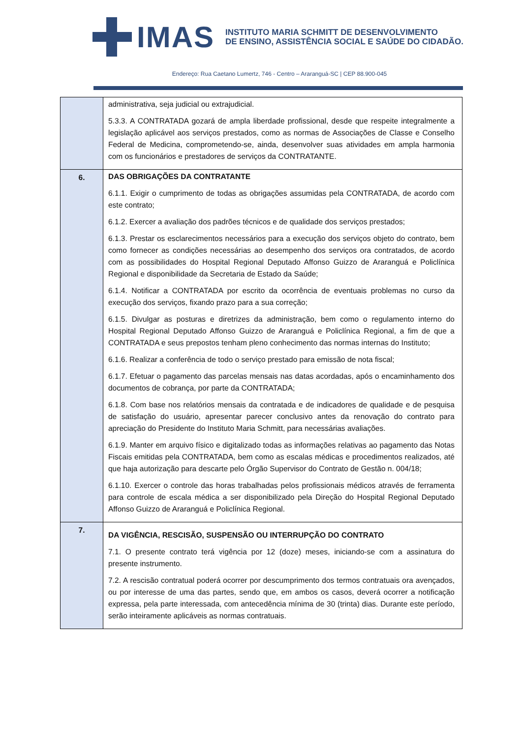IMAS
INSTITUTO MARIA SCHMITT DE DESENVOLVIMENTO
DE ENSINO, ASSISTÊNCIA SOCIAL E SAÚDE DO CIDADÃO.
Endereço: Rua Caetano Lumertz, 746 - Centro – Araranguá-SC | CEP 88.900-045
| | administrativa, seja judicial ou extrajudicial. 5.3.3. A CONTRATADA gozará de ampla liberdade profissional, desde que respeite integralmente a legislação aplicável aos serviços prestados, como as normas de Associações de Classe e Conselho Federal de Medicina, comprometendo-se, ainda, desenvolver suas atividades em ampla harmonia com os funcionários e prestadores de serviços da CONTRATANTE. |
| 6. | DAS OBRIGAÇÕES DA CONTRATANTE 6.1.1. Exigir o cumprimento de todas as obrigações assumidas pela CONTRATADA, de acordo com este contrato; 6.1.2. Exercer a avaliação dos padrões técnicos e de qualidade dos serviços prestados; 6.1.3. Prestar os esclarecimentos necessários para a execução dos serviços objeto do contrato, bem como fornecer as condições necessárias ao desempenho dos serviços ora contratados, de acordo com as possibilidades do Hospital Regional Deputado Affonso Guizzo de Araranguá e Policlínica Regional e disponibilidade da Secretaria de Estado da Saúde; 6.1.4. Notificar a CONTRATADA por escrito da ocorrência de eventuais problemas no curso da execução dos serviços, fixando prazo para a sua correção; 6.1.5. Divulgar as posturas e diretrizes da administração, bem como o regulamento interno do Hospital Regional Deputado Affonso Guizzo de Araranguá e Policlínica Regional, a fim de que a CONTRATADA e seus prepostos tenham pleno conhecimento das normas internas do Instituto; 6.1.6. Realizar a conferência de todo o serviço prestado para emissão de nota fiscal; 6.1.7. Efetuar o pagamento das parcelas mensais nas datas acordadas, após o encaminhamento dos documentos de cobrança, por parte da CONTRATADA; 6.1.8. Com base nos relatórios mensais da contratada e de indicadores de qualidade e de pesquisa de satisfação do usuário, apresentar parecer conclusivo antes da renovação do contrato para apreciação do Presidente do Instituto Maria Schmitt, para necessárias avaliações. 6.1.9. Manter em arquivo físico e digitalizado todas as informações relativas ao pagamento das Notas Fiscais emitidas pela CONTRATADA, bem como as escalas médicas e procedimentos realizados, até que haja autorização para descarte pelo Órgão Supervisor do Contrato de Gestão n. 004/18; 6.1.10. Exercer o controle das horas trabalhadas pelos profissionais médicos através de ferramenta para controle de escala médica a ser disponibilizado pela Direção do Hospital Regional Deputado Affonso Guizzo de Araranguá e Policlínica Regional. |
| 7. | DA VIGÊNCIA, RESCISÃO, SUSPENSÃO OU INTERRUPÇÃO DO CONTRATO 7.1. O presente contrato terá vigência por 12 (doze) meses, iniciando-se com a assinatura do presente instrumento. 7.2. A rescisão contratual poderá ocorrer por descumprimento dos termos contratuais ora avençados, ou por interesse de uma das partes, sendo que, em ambos os casos, deverá ocorrer a notificação expressa, pela parte interessada, com antecedência mínima de 30 (trinta) dias. Durante este período, serão inteiramente aplicáveis as normas contratuais. |